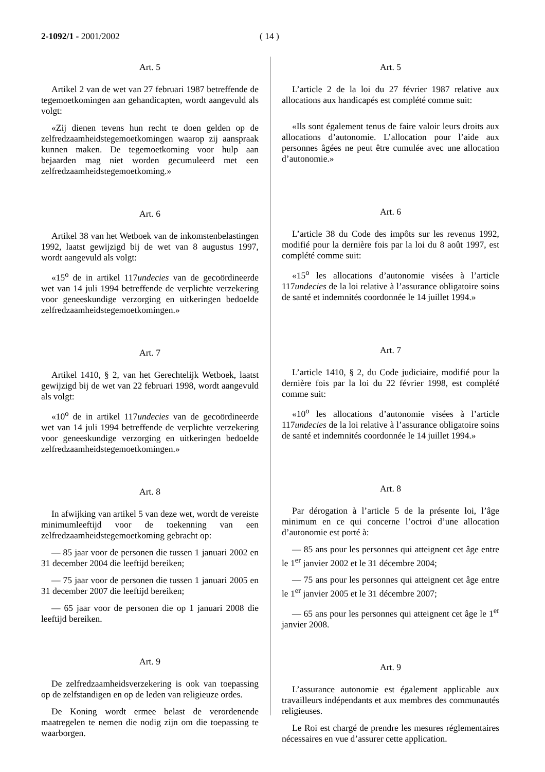2-1092/1 - 2001/2002 ( 14 )
Art. 5
Artikel 2 van de wet van 27 februari 1987 betreffende de tegemoetkomingen aan gehandicapten, wordt aangevuld als volgt:
«Zij dienen tevens hun recht te doen gelden op de zelfredzaamheidstegemoetkomingen waarop zij aanspraak kunnen maken. De tegemoetkoming voor hulp aan bejaarden mag niet worden gecumuleerd met een zelfredzaamheidstegemoetkoming.»
Art. 6
Artikel 38 van het Wetboek van de inkomstenbelastingen 1992, laatst gewijzigd bij de wet van 8 augustus 1997, wordt aangevuld als volgt:
«15<sup>o</sup> de in artikel 117undecies van de gecoördineerde wet van 14 juli 1994 betreffende de verplichte verzekering voor geneeskundige verzorging en uitkeringen bedoelde zelfredzaamheidstegemoetkomingen.»
Art. 7
Artikel 1410, § 2, van het Gerechtelijk Wetboek, laatst gewijzigd bij de wet van 22 februari 1998, wordt aangevuld als volgt:
«10<sup>o</sup> de in artikel 117undecies van de gecoördineerde wet van 14 juli 1994 betreffende de verplichte verzekering voor geneeskundige verzorging en uitkeringen bedoelde zelfredzaamheidstegemoetkomingen.»
Art. 8
In afwijking van artikel 5 van deze wet, wordt de vereiste minimumleeftijd voor de toekenning van een zelfredzaamheidstegemoetkoming gebracht op:
— 85 jaar voor de personen die tussen 1 januari 2002 en 31 december 2004 die leeftijd bereiken;
— 75 jaar voor de personen die tussen 1 januari 2005 en 31 december 2007 die leeftijd bereiken;
— 65 jaar voor de personen die op 1 januari 2008 die leeftijd bereiken.
Art. 9
De zelfredzaamheidsverzekering is ook van toepassing op de zelfstandigen en op de leden van religieuze ordes.
De Koning wordt ermee belast de verordenende maatregelen te nemen die nodig zijn om die toepassing te waarborgen.
Art. 5
L’article 2 de la loi du 27 février 1987 relative aux allocations aux handicapés est complété comme suit:
«Ils sont également tenus de faire valoir leurs droits aux allocations d’autonomie. L’allocation pour l’aide aux personnes âgées ne peut être cumulée avec une allocation d’autonomie.»
Art. 6
L’article 38 du Code des impôts sur les revenus 1992, modifié pour la dernière fois par la loi du 8 août 1997, est complété comme suit:
«15<sup>o</sup> les allocations d’autonomie visées à l’article 117undecies de la loi relative à l’assurance obligatoire soins de santé et indemnités coordonnée le 14 juillet 1994.»
Art. 7
L’article 1410, § 2, du Code judiciaire, modifié pour la dernière fois par la loi du 22 février 1998, est complété comme suit:
«10<sup>o</sup> les allocations d’autonomie visées à l’article 117undecies de la loi relative à l’assurance obligatoire soins de santé et indemnités coordonnée le 14 juillet 1994.»
Art. 8
Par dérogation à l’article 5 de la présente loi, l’âge minimum en ce qui concerne l’octroi d’une allocation d’autonomie est porté à:
— 85 ans pour les personnes qui atteignent cet âge entre le 1<sup>er</sup> janvier 2002 et le 31 décembre 2004;
— 75 ans pour les personnes qui atteignent cet âge entre le 1<sup>er</sup> janvier 2005 et le 31 décembre 2007;
— 65 ans pour les personnes qui atteignent cet âge le 1<sup>er</sup> janvier 2008.
Art. 9
L’assurance autonomie est également applicable aux travailleurs indépendants et aux membres des communautés religieuses.
Le Roi est chargé de prendre les mesures réglementaires nécessaires en vue d’assurer cette application.